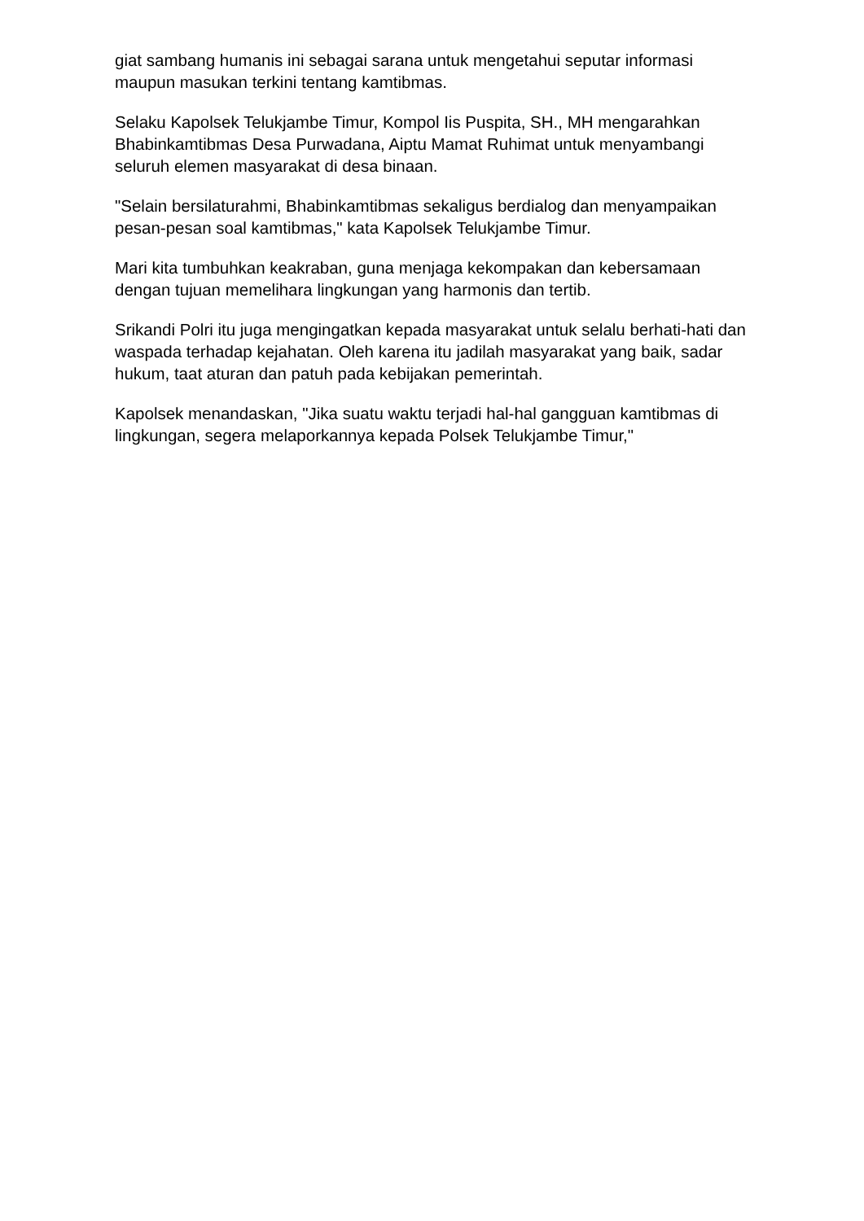giat sambang humanis ini sebagai sarana untuk mengetahui seputar informasi maupun masukan terkini tentang kamtibmas.
Selaku Kapolsek Telukjambe Timur, Kompol Iis Puspita, SH., MH mengarahkan Bhabinkamtibmas Desa Purwadana, Aiptu Mamat Ruhimat untuk menyambangi seluruh elemen masyarakat di desa binaan.
"Selain bersilaturahmi, Bhabinkamtibmas sekaligus berdialog dan menyampaikan pesan-pesan soal kamtibmas," kata Kapolsek Telukjambe Timur.
Mari kita tumbuhkan keakraban, guna menjaga kekompakan dan kebersamaan dengan tujuan memelihara lingkungan yang harmonis dan tertib.
Srikandi Polri itu juga mengingatkan kepada masyarakat untuk selalu berhati-hati dan waspada terhadap kejahatan. Oleh karena itu jadilah masyarakat yang baik, sadar hukum, taat aturan dan patuh pada kebijakan pemerintah.
Kapolsek menandaskan, "Jika suatu waktu terjadi hal-hal gangguan kamtibmas di lingkungan, segera melaporkannya kepada Polsek Telukjambe Timur,"